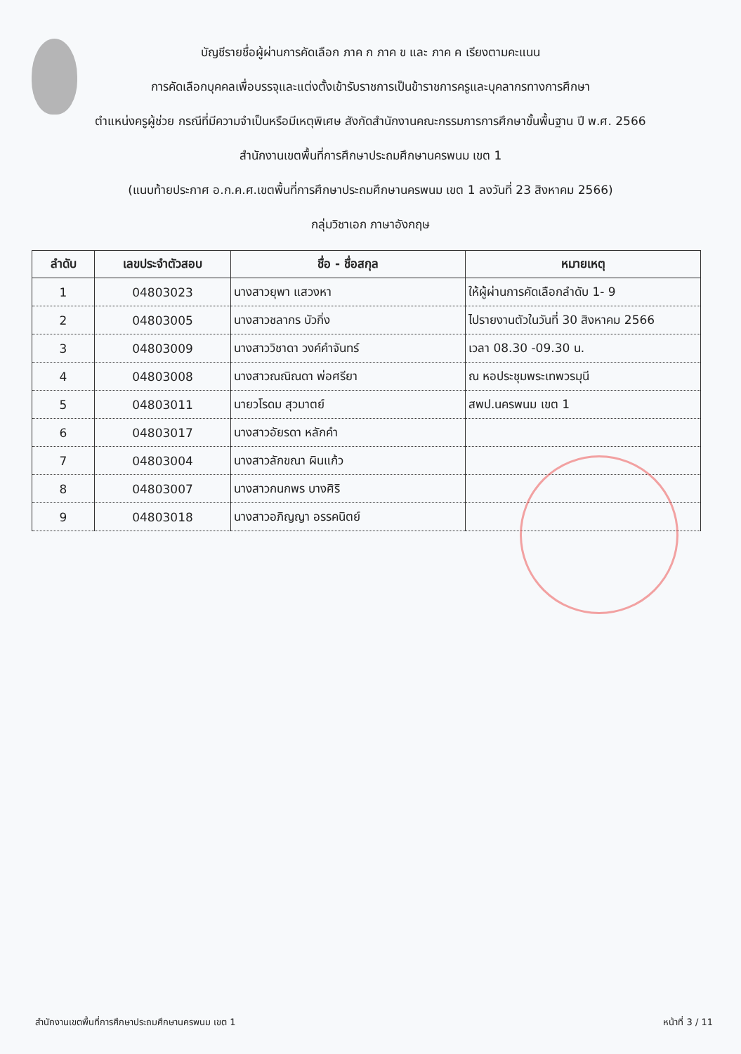บัญชีรายชื่อผู้ผ่านการคัดเลือก ภาค ก ภาค ข และ ภาค ค เรียงตามคะแนน
การคัดเลือกบุคคลเพื่อบรรจุและแต่งตั้งเข้ารับราชการเป็นข้าราชการครูและบุคลากรทางการศึกษา
ตำแหน่งครูผู้ช่วย กรณีที่มีความจำเป็นหรือมีเหตุพิเศษ สังกัดสำนักงานคณะกรรมการการศึกษาขั้นพื้นฐาน ปี พ.ศ. 2566
สำนักงานเขตพื้นที่การศึกษาประถมศึกษานครพนม เขต 1
(แนบท้ายประกาศ อ.ก.ค.ศ.เขตพื้นที่การศึกษาประถมศึกษานครพนม เขต 1 ลงวันที่ 23 สิงหาคม 2566)
กลุ่มวิชาเอก ภาษาอังกฤษ
| ลำดับ | เลขประจำตัวสอบ | ชื่อ - ชื่อสกุล | หมายเหตุ |
| --- | --- | --- | --- |
| 1 | 04803023 | นางสาวยุพา แสวงหา | ให้ผู้ผ่านการคัดเลือกลำดับ 1- 9 |
| 2 | 04803005 | นางสาวชลากร บัวกิ่ง | ไปรายงานตัวในวันที่ 30 สิงหาคม 2566 |
| 3 | 04803009 | นางสาววิชาดา วงค์คำจันทร์ | เวลา 08.30 -09.30 น. |
| 4 | 04803008 | นางสาวณณิณดา พ่อศรียา | ณ หอประชุมพระเทพวรมุนี |
| 5 | 04803011 | นายวโรดม สุวมาตย์ | สพป.นครพนม เขต 1 |
| 6 | 04803017 | นางสาวอัยรดา หลักคำ | |
| 7 | 04803004 | นางสาวลักขณา ผินแก้ว | |
| 8 | 04803007 | นางสาวกนกพร บางศิริ | |
| 9 | 04803018 | นางสาวอภิญญา อรรคนิตย์ | |
สำนักงานเขตพื้นที่การศึกษาประถมศึกษานครพนม เขต 1 หน้าที่ 3 / 11